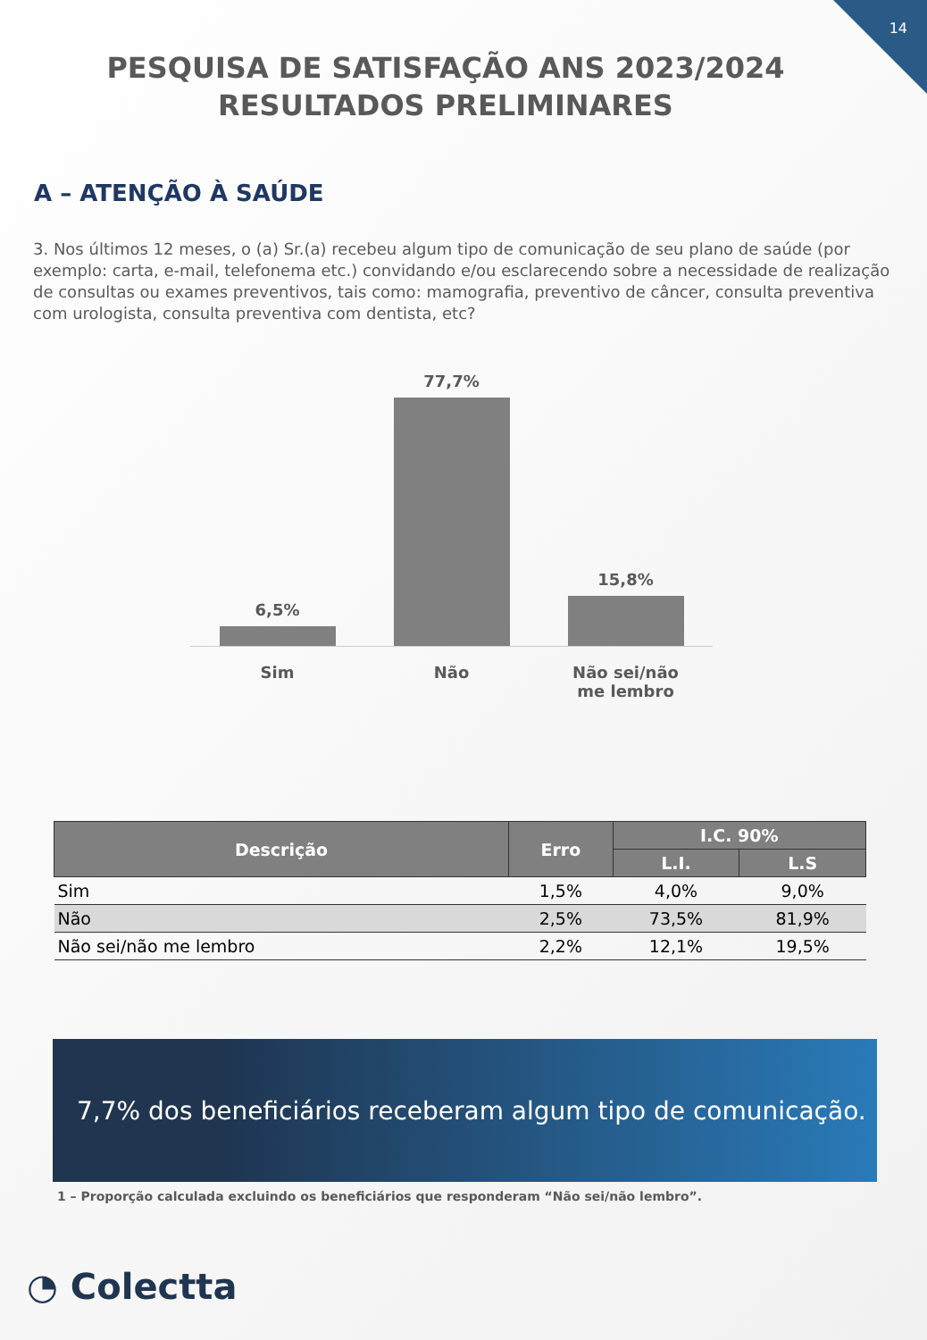14
PESQUISA DE SATISFAÇÃO ANS 2023/2024 RESULTADOS PRELIMINARES
A – ATENÇÃO À SAÚDE
3. Nos últimos 12 meses, o (a) Sr.(a) recebeu algum tipo de comunicação de seu plano de saúde (por exemplo: carta, e-mail, telefonema etc.) convidando e/ou esclarecendo sobre a necessidade de realização de consultas ou exames preventivos, tais como: mamografia, preventivo de câncer, consulta preventiva com urologista, consulta preventiva com dentista, etc?
6,5%
77,7%
15,8%
Sim Não Não sei/não me lembro
| Descrição | Erro | I.C. 90% | |
| --- | --- | --- | --- |
| | | L.I. | L.S |
| Sim | 1,5% | 4,0% | 9,0% |
| Não | 2,5% | 73,5% | 81,9% |
| Não sei/não me lembro | 2,2% | 12,1% | 19,5% |
7,7% dos beneficiários receberam algum tipo de comunicação.
1 – Proporção calculada excluindo os beneficiários que responderam “Não sei/não lembro”.
◔ Colectta